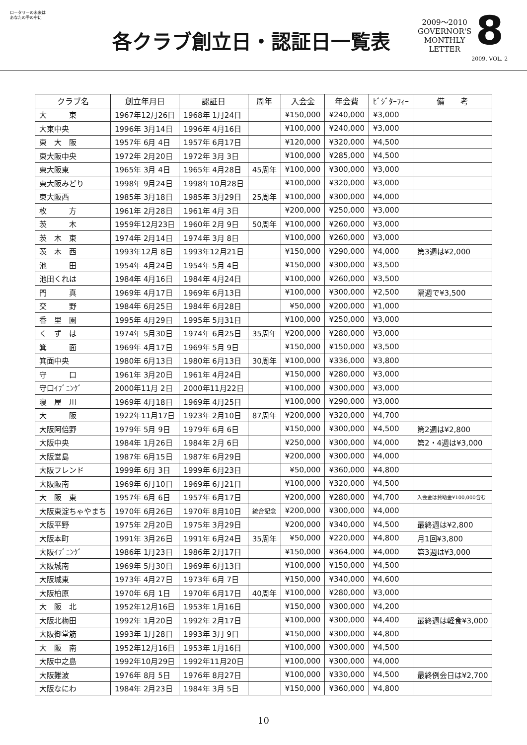ロータリーの未来は
あなたの手の中に
各クラブ創立日・認証日一覧表
2009～2010
GOVERNOR'S
MONTHLY
LETTER
8
2009. VOL. 2
| クラブ名 | 創立年月日 | 認証日 | 周年 | 入会金 | 年会費 | ﾋﾞｼﾞﾀｰﾌｨｰ | 備 考 |
| --- | --- | --- | --- | --- | --- | --- | --- |
| 大 東 | 1967年12月26日 | 1968年 1月24日 | | ¥150,000 | ¥240,000 | ¥3,000 | |
| 大東中央 | 1996年 3月14日 | 1996年 4月16日 | | ¥100,000 | ¥240,000 | ¥3,000 | |
| 東 大 阪 | 1957年 6月 4日 | 1957年 6月17日 | | ¥120,000 | ¥320,000 | ¥4,500 | |
| 東大阪中央 | 1972年 2月20日 | 1972年 3月 3日 | | ¥100,000 | ¥285,000 | ¥4,500 | |
| 東大阪東 | 1965年 3月 4日 | 1965年 4月28日 | 45周年 | ¥100,000 | ¥300,000 | ¥3,000 | |
| 東大阪みどり | 1998年 9月24日 | 1998年10月28日 | | ¥100,000 | ¥320,000 | ¥3,000 | |
| 東大阪西 | 1985年 3月18日 | 1985年 3月29日 | 25周年 | ¥100,000 | ¥300,000 | ¥4,000 | |
| 枚 方 | 1961年 2月28日 | 1961年 4月 3日 | | ¥200,000 | ¥250,000 | ¥3,000 | |
| 茨 木 | 1959年12月23日 | 1960年 2月 9日 | 50周年 | ¥100,000 | ¥260,000 | ¥3,000 | |
| 茨 木 東 | 1974年 2月14日 | 1974年 3月 8日 | | ¥100,000 | ¥260,000 | ¥3,000 | |
| 茨 木 西 | 1993年12月 8日 | 1993年12月21日 | | ¥150,000 | ¥290,000 | ¥4,000 | 第3週は¥2,000 |
| 池 田 | 1954年 4月24日 | 1954年 5月 4日 | | ¥150,000 | ¥300,000 | ¥3,500 | |
| 池田くれは | 1984年 4月16日 | 1984年 4月24日 | | ¥100,000 | ¥260,000 | ¥3,500 | |
| 門 真 | 1969年 4月17日 | 1969年 6月13日 | | ¥100,000 | ¥300,000 | ¥2,500 | 隔週で¥3,500 |
| 交 野 | 1984年 6月25日 | 1984年 6月28日 | | ¥50,000 | ¥200,000 | ¥1,000 | |
| 香 里 園 | 1995年 4月29日 | 1995年 5月31日 | | ¥100,000 | ¥250,000 | ¥3,000 | |
| く ず は | 1974年 5月30日 | 1974年 6月25日 | 35周年 | ¥200,000 | ¥280,000 | ¥3,000 | |
| 箕 面 | 1969年 4月17日 | 1969年 5月 9日 | | ¥150,000 | ¥150,000 | ¥3,500 | |
| 箕面中央 | 1980年 6月13日 | 1980年 6月13日 | 30周年 | ¥100,000 | ¥336,000 | ¥3,800 | |
| 守 口 | 1961年 3月20日 | 1961年 4月24日 | | ¥150,000 | ¥280,000 | ¥3,000 | |
| 守口ｲﾌﾞﾆﾝｸﾞ | 2000年11月 2日 | 2000年11月22日 | | ¥100,000 | ¥300,000 | ¥3,000 | |
| 寝 屋 川 | 1969年 4月18日 | 1969年 4月25日 | | ¥100,000 | ¥290,000 | ¥3,000 | |
| 大 阪 | 1922年11月17日 | 1923年 2月10日 | 87周年 | ¥200,000 | ¥320,000 | ¥4,700 | |
| 大阪阿倍野 | 1979年 5月 9日 | 1979年 6月 6日 | | ¥150,000 | ¥300,000 | ¥4,500 | 第2週は¥2,800 |
| 大阪中央 | 1984年 1月26日 | 1984年 2月 6日 | | ¥250,000 | ¥300,000 | ¥4,000 | 第2・4週は¥3,000 |
| 大阪堂島 | 1987年 6月15日 | 1987年 6月29日 | | ¥200,000 | ¥300,000 | ¥4,000 | |
| 大阪フレンド | 1999年 6月 3日 | 1999年 6月23日 | | ¥50,000 | ¥360,000 | ¥4,800 | |
| 大阪阪南 | 1969年 6月10日 | 1969年 6月21日 | | ¥100,000 | ¥320,000 | ¥4,500 | |
| 大 阪 東 | 1957年 6月 6日 | 1957年 6月17日 | | ¥200,000 | ¥280,000 | ¥4,700 | 入会金は賛助金¥100,000含む |
| 大阪東淀ちゃやまち | 1970年 6月26日 | 1970年 8月10日 | 統合記念 | ¥200,000 | ¥300,000 | ¥4,000 | |
| 大阪平野 | 1975年 2月20日 | 1975年 3月29日 | | ¥200,000 | ¥340,000 | ¥4,500 | 最終週は¥2,800 |
| 大阪本町 | 1991年 3月26日 | 1991年 6月24日 | 35周年 | ¥50,000 | ¥220,000 | ¥4,800 | 月1回¥3,800 |
| 大阪ｲﾌﾞﾆﾝｸﾞ | 1986年 1月23日 | 1986年 2月17日 | | ¥150,000 | ¥364,000 | ¥4,000 | 第3週は¥3,000 |
| 大阪城南 | 1969年 5月30日 | 1969年 6月13日 | | ¥100,000 | ¥150,000 | ¥4,500 | |
| 大阪城東 | 1973年 4月27日 | 1973年 6月 7日 | | ¥150,000 | ¥340,000 | ¥4,600 | |
| 大阪柏原 | 1970年 6月 1日 | 1970年 6月17日 | 40周年 | ¥100,000 | ¥280,000 | ¥3,000 | |
| 大 阪 北 | 1952年12月16日 | 1953年 1月16日 | | ¥150,000 | ¥300,000 | ¥4,200 | |
| 大阪北梅田 | 1992年 1月20日 | 1992年 2月17日 | | ¥100,000 | ¥300,000 | ¥4,400 | 最終週は軽食¥3,000 |
| 大阪御堂筋 | 1993年 1月28日 | 1993年 3月 9日 | | ¥150,000 | ¥300,000 | ¥4,800 | |
| 大 阪 南 | 1952年12月16日 | 1953年 1月16日 | | ¥100,000 | ¥300,000 | ¥4,500 | |
| 大阪中之島 | 1992年10月29日 | 1992年11月20日 | | ¥100,000 | ¥300,000 | ¥4,000 | |
| 大阪難波 | 1976年 8月 5日 | 1976年 8月27日 | | ¥100,000 | ¥330,000 | ¥4,500 | 最終例会日は¥2,700 |
| 大阪なにわ | 1984年 2月23日 | 1984年 3月 5日 | | ¥150,000 | ¥360,000 | ¥4,800 | |
10